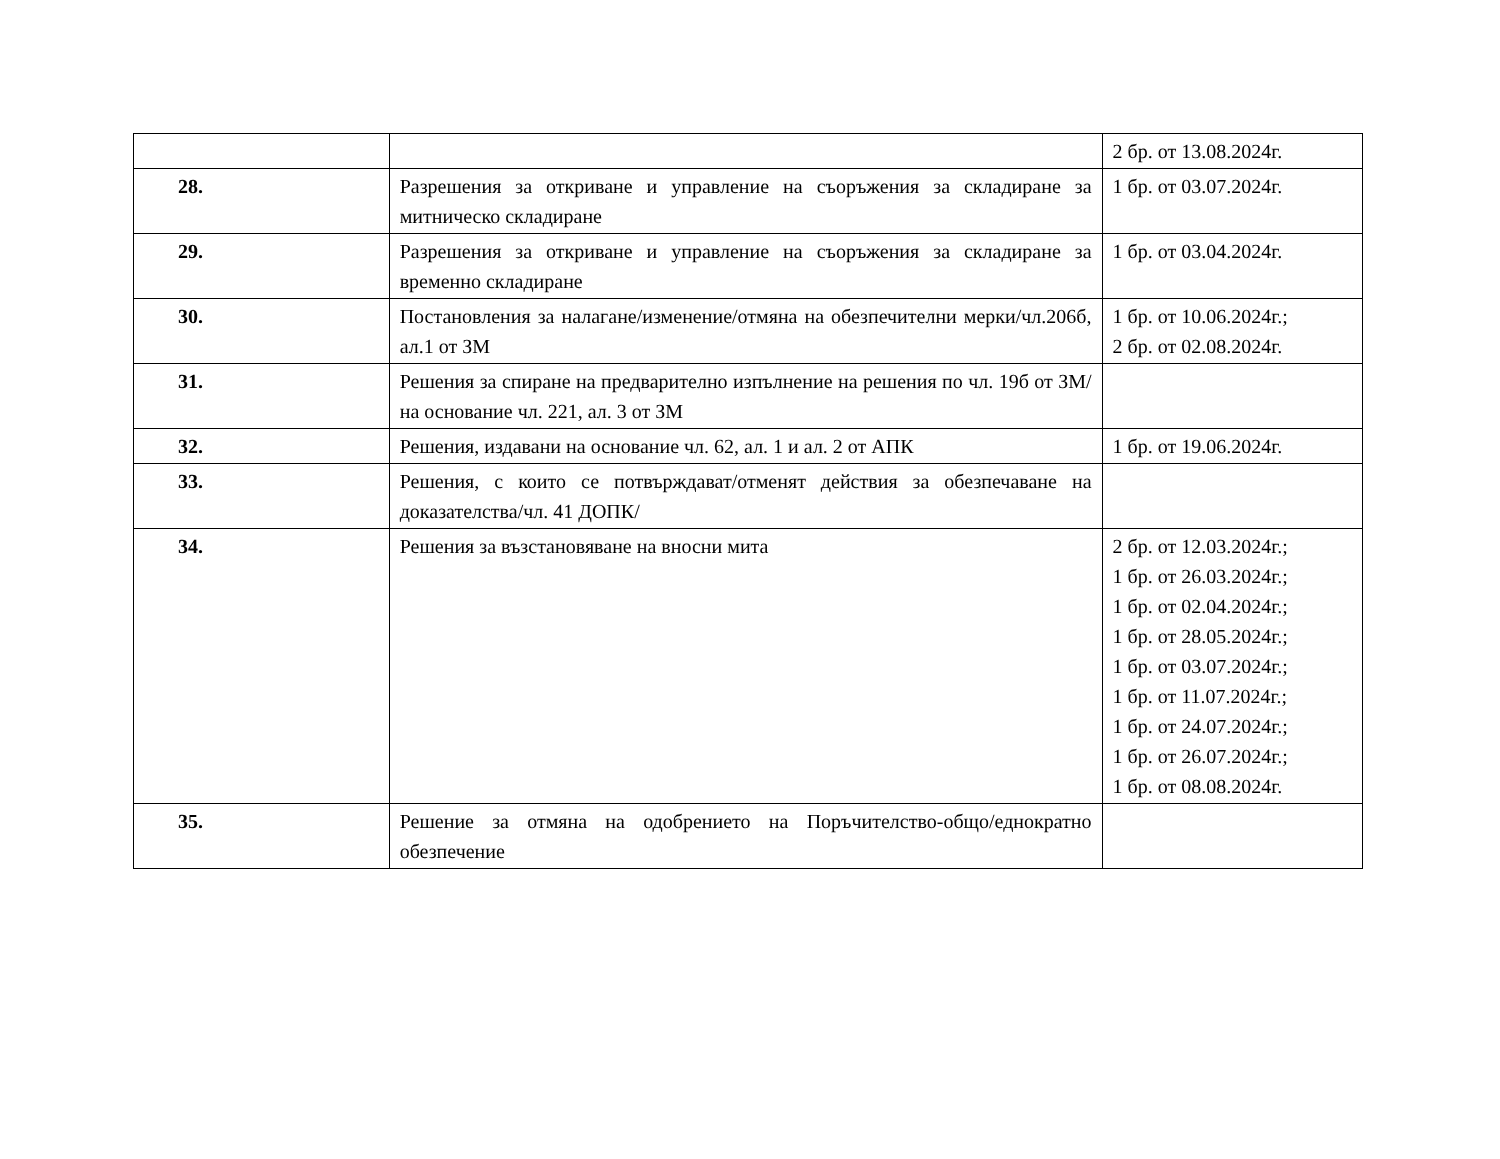| | | 2 бр. от 13.08.2024г. |
| 28. | Разрешения за откриване и управление на съоръжения за складиране за митническо складиране | 1 бр. от 03.07.2024г. |
| 29. | Разрешения за откриване и управление на съоръжения за складиране за временно складиране | 1 бр. от 03.04.2024г. |
| 30. | Постановления за налагане/изменение/отмяна на обезпечителни мерки/чл.206б, ал.1 от ЗМ | 1 бр. от 10.06.2024г.; 2 бр. от 02.08.2024г. |
| 31. | Решения за спиране на предварително изпълнение на решения по чл. 19б от ЗМ/на основание чл. 221, ал. 3 от ЗМ | |
| 32. | Решения, издавани на основание чл. 62, ал. 1 и ал. 2 от АПК | 1 бр. от 19.06.2024г. |
| 33. | Решения, с които се потвърждават/отменят действия за обезпечаване на доказателства/чл. 41 ДОПК/ | |
| 34. | Решения за възстановяване на вносни мита | 2 бр. от 12.03.2024г.; 1 бр. от 26.03.2024г.; 1 бр. от 02.04.2024г.; 1 бр. от 28.05.2024г.; 1 бр. от 03.07.2024г.; 1 бр. от 11.07.2024г.; 1 бр. от 24.07.2024г.; 1 бр. от 26.07.2024г.; 1 бр. от 08.08.2024г. |
| 35. | Решение за отмяна на одобрението на Поръчителство-общо/еднократно обезпечение | |